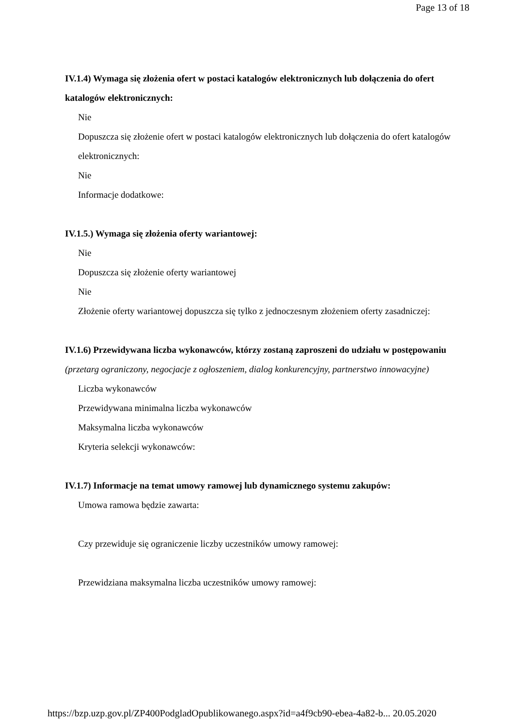Page 13 of 18
IV.1.4) Wymaga się złożenia ofert w postaci katalogów elektronicznych lub dołączenia do ofert katalogów elektronicznych:
Nie
Dopuszcza się złożenie ofert w postaci katalogów elektronicznych lub dołączenia do ofert katalogów elektronicznych:
Nie
Informacje dodatkowe:
IV.1.5.) Wymaga się złożenia oferty wariantowej:
Nie
Dopuszcza się złożenie oferty wariantowej
Nie
Złożenie oferty wariantowej dopuszcza się tylko z jednoczesnym złożeniem oferty zasadniczej:
IV.1.6) Przewidywana liczba wykonawców, którzy zostaną zaproszeni do udziału w postępowaniu
(przetarg ograniczony, negocjacje z ogłoszeniem, dialog konkurencyjny, partnerstwo innowacyjne)
Liczba wykonawców
Przewidywana minimalna liczba wykonawców
Maksymalna liczba wykonawców
Kryteria selekcji wykonawców:
IV.1.7) Informacje na temat umowy ramowej lub dynamicznego systemu zakupów:
Umowa ramowa będzie zawarta:
Czy przewiduje się ograniczenie liczby uczestników umowy ramowej:
Przewidziana maksymalna liczba uczestników umowy ramowej:
https://bzp.uzp.gov.pl/ZP400PodgladOpublikowanego.aspx?id=a4f9cb90-ebea-4a82-b... 20.05.2020